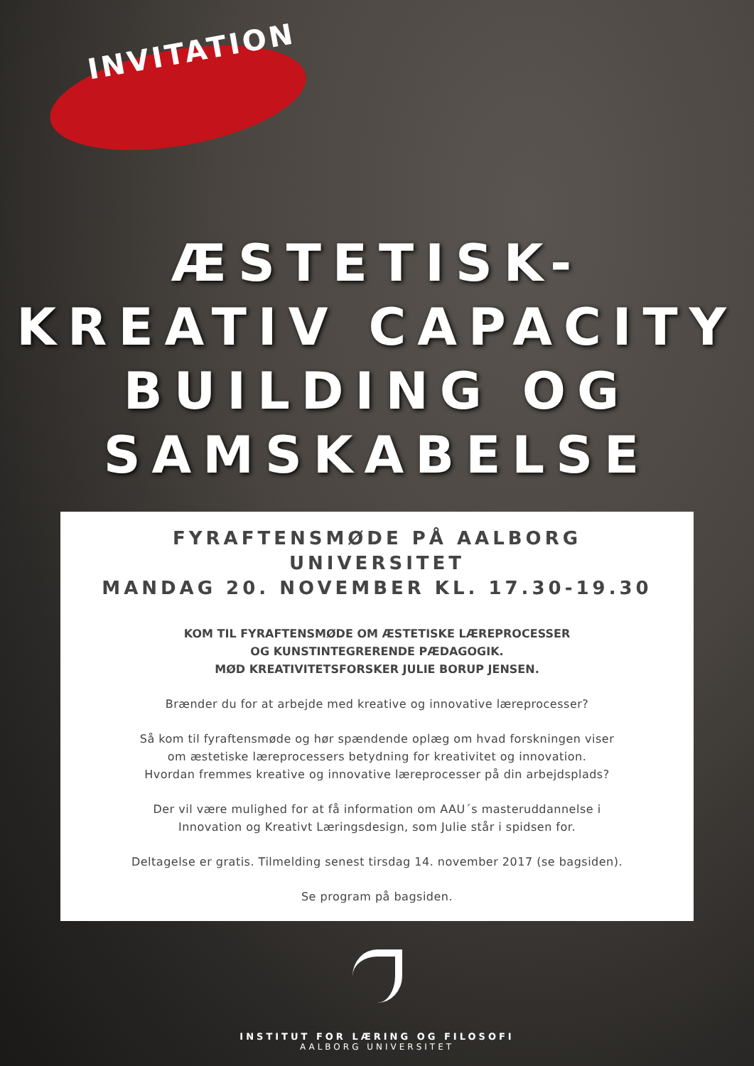INVITATION
ÆSTETISK-
KREATIV CAPACITY
BUILDING OG
SAMSKABELSE
FYRAFTENSMØDE PÅ AALBORG UNIVERSITET
MANDAG 20. NOVEMBER KL. 17.30-19.30
KOM TIL FYRAFTENSMØDE OM ÆSTETISKE LÆREPROCESSER
OG KUNSTINTEGRERENDE PÆDAGOGIK.
MØD KREATIVITETSFORSKER JULIE BORUP JENSEN.
Brænder du for at arbejde med kreative og innovative læreprocesser?
Så kom til fyraftensmøde og hør spændende oplæg om hvad forskningen viser
om æstetiske læreprocessers betydning for kreativitet og innovation.
Hvordan fremmes kreative og innovative læreprocesser på din arbejdsplads?
Der vil være mulighed for at få information om AAU´s masteruddannelse i
Innovation og Kreativt Læringsdesign, som Julie står i spidsen for.
Deltagelse er gratis. Tilmelding senest tirsdag 14. november 2017 (se bagsiden).
Se program på bagsiden.
INSTITUT FOR LÆRING OG FILOSOFI
AALBORG UNIVERSITET